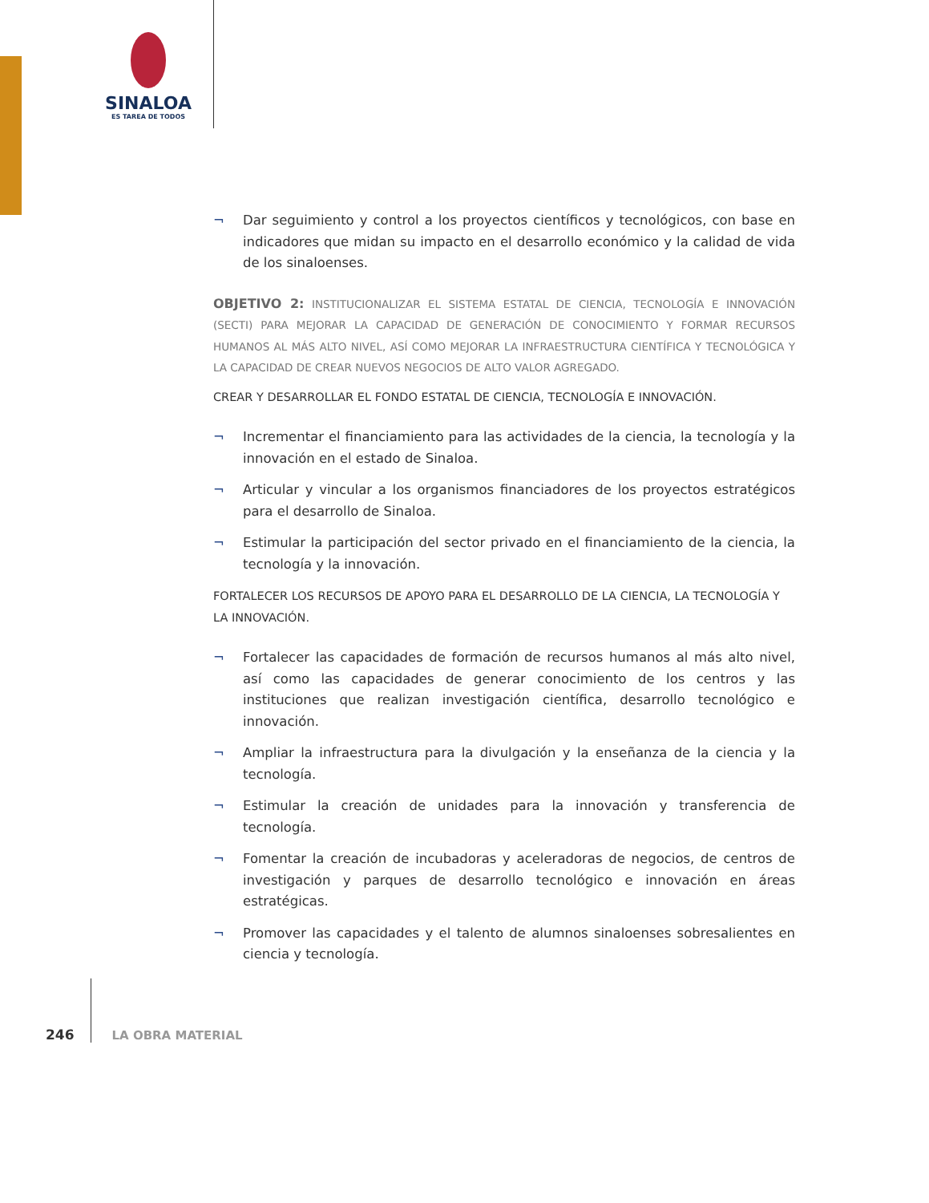SINALOA
ES TAREA DE TODOS
¬ Dar seguimiento y control a los proyectos científicos y tecnológicos, con base en indicadores que midan su impacto en el desarrollo económico y la calidad de vida de los sinaloenses.
OBJETIVO 2: INSTITUCIONALIZAR EL SISTEMA ESTATAL DE CIENCIA, TECNOLOGÍA E INNOVACIÓN (SECTI) PARA MEJORAR LA CAPACIDAD DE GENERACIÓN DE CONOCIMIENTO Y FORMAR RECURSOS HUMANOS AL MÁS ALTO NIVEL, ASÍ COMO MEJORAR LA INFRAESTRUCTURA CIENTÍFICA Y TECNOLÓGICA Y LA CAPACIDAD DE CREAR NUEVOS NEGOCIOS DE ALTO VALOR AGREGADO.
CREAR Y DESARROLLAR EL FONDO ESTATAL DE CIENCIA, TECNOLOGÍA E INNOVACIÓN.
¬ Incrementar el financiamiento para las actividades de la ciencia, la tecnología y la innovación en el estado de Sinaloa.
¬ Articular y vincular a los organismos financiadores de los proyectos estratégicos para el desarrollo de Sinaloa.
¬ Estimular la participación del sector privado en el financiamiento de la ciencia, la tecnología y la innovación.
FORTALECER LOS RECURSOS DE APOYO PARA EL DESARROLLO DE LA CIENCIA, LA TECNOLOGÍA Y LA INNOVACIÓN.
¬ Fortalecer las capacidades de formación de recursos humanos al más alto nivel, así como las capacidades de generar conocimiento de los centros y las instituciones que realizan investigación científica, desarrollo tecnológico e innovación.
¬ Ampliar la infraestructura para la divulgación y la enseñanza de la ciencia y la tecnología.
¬ Estimular la creación de unidades para la innovación y transferencia de tecnología.
¬ Fomentar la creación de incubadoras y aceleradoras de negocios, de centros de investigación y parques de desarrollo tecnológico e innovación en áreas estratégicas.
¬ Promover las capacidades y el talento de alumnos sinaloenses sobresalientes en ciencia y tecnología.
246 LA OBRA MATERIAL